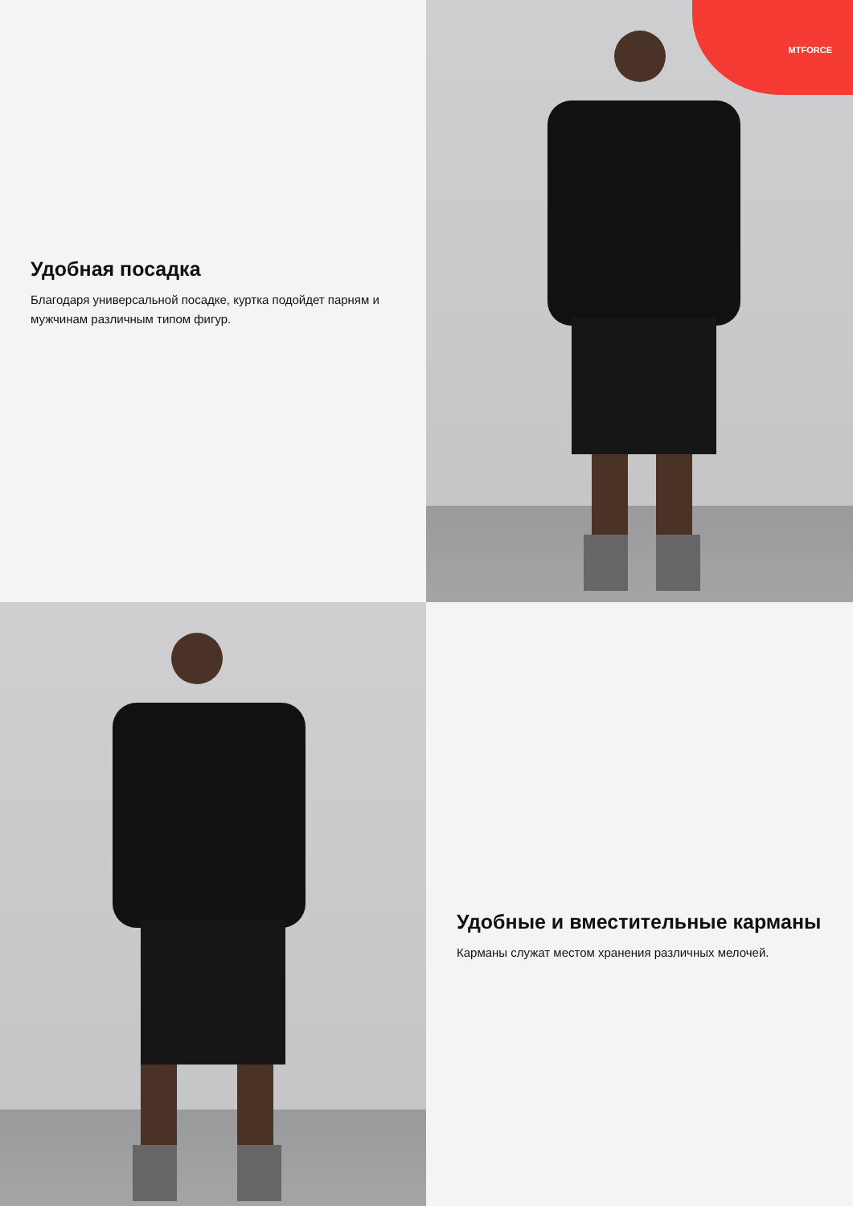Удобная посадка
Благодаря универсальной посадке, куртка подойдет парням и мужчинам различным типом фигур.
MTFORCE
Удобные и вместительные карманы
Карманы служат местом хранения различных мелочей.